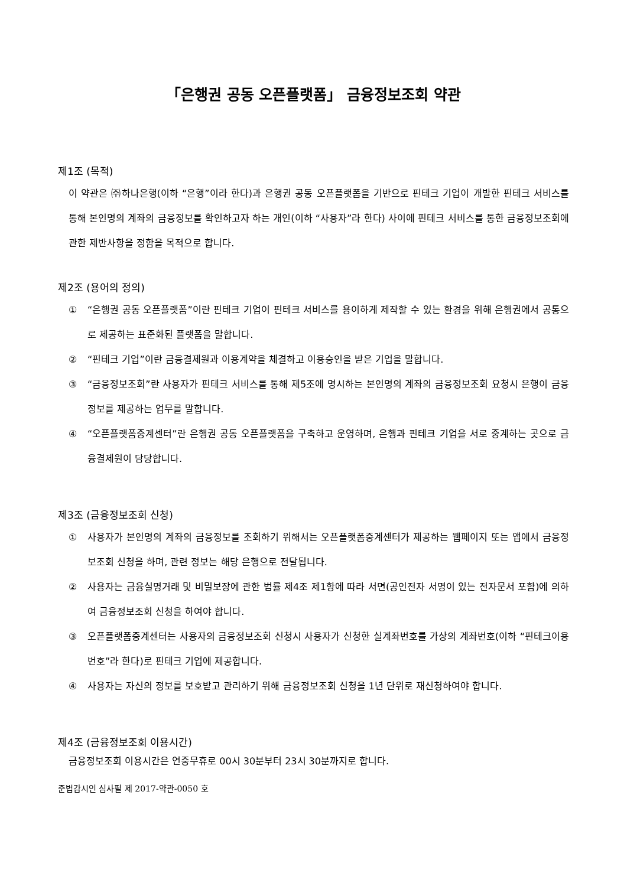「은행권 공동 오픈플랫폼」 금융정보조회 약관
제1조 (목적)
이 약관은 ㈜하나은행(이하 “은행”이라 한다)과 은행권 공동 오픈플랫폼을 기반으로 핀테크 기업이 개발한 핀테크 서비스를 통해 본인명의 계좌의 금융정보를 확인하고자 하는 개인(이하 “사용자”라 한다) 사이에 핀테크 서비스를 통한 금융정보조회에 관한 제반사항을 정함을 목적으로 합니다.
제2조 (용어의 정의)
① “은행권 공동 오픈플랫폼”이란 핀테크 기업이 핀테크 서비스를 용이하게 제작할 수 있는 환경을 위해 은행권에서 공통으로 제공하는 표준화된 플랫폼을 말합니다.
② “핀테크 기업”이란 금융결제원과 이용계약을 체결하고 이용승인을 받은 기업을 말합니다.
③ “금융정보조회”란 사용자가 핀테크 서비스를 통해 제5조에 명시하는 본인명의 계좌의 금융정보조회 요청시 은행이 금융정보를 제공하는 업무를 말합니다.
④ “오픈플랫폼중계센터”란 은행권 공동 오픈플랫폼을 구축하고 운영하며, 은행과 핀테크 기업을 서로 중계하는 곳으로 금융결제원이 담당합니다.
제3조 (금융정보조회 신청)
① 사용자가 본인명의 계좌의 금융정보를 조회하기 위해서는 오픈플랫폼중계센터가 제공하는 웹페이지 또는 앱에서 금융정보조회 신청을 하며, 관련 정보는 해당 은행으로 전달됩니다.
② 사용자는 금융실명거래 및 비밀보장에 관한 법률 제4조 제1항에 따라 서면(공인전자 서명이 있는 전자문서 포함)에 의하여 금융정보조회 신청을 하여야 합니다.
③ 오픈플랫폼중계센터는 사용자의 금융정보조회 신청시 사용자가 신청한 실계좌번호를 가상의 계좌번호(이하 “핀테크이용번호”라 한다)로 핀테크 기업에 제공합니다.
④ 사용자는 자신의 정보를 보호받고 관리하기 위해 금융정보조회 신청을 1년 단위로 재신청하여야 합니다.
제4조 (금융정보조회 이용시간)
금융정보조회 이용시간은 연중무휴로 00시 30분부터 23시 30분까지로 합니다.
준법감시인 심사필 제 2017-약관-0050 호